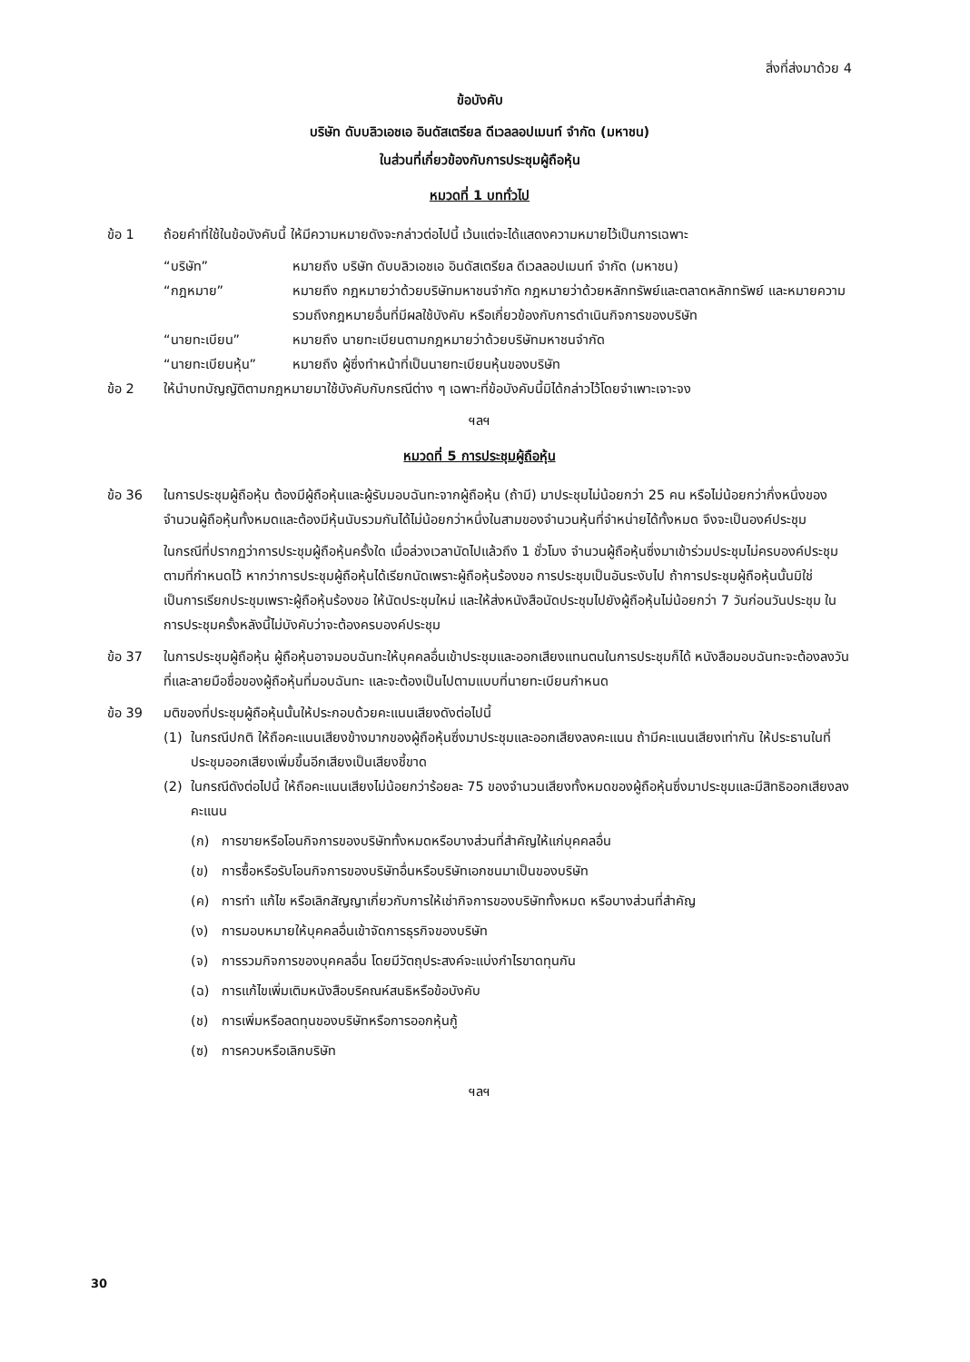สิ่งที่ส่งมาด้วย 4
ข้อบังคับ
บริษัท ดับบลิวเอชเอ อินดัสเตรียล ดีเวลลอปเมนท์ จำกัด (มหาชน)
ในส่วนที่เกี่ยวข้องกับการประชุมผู้ถือหุ้น
หมวดที่ 1 บททั่วไป
ข้อ 1 ถ้อยคำที่ใช้ในข้อบังคับนี้ ให้มีความหมายดังจะกล่าวต่อไปนี้ เว้นแต่จะได้แสดงความหมายไว้เป็นการเฉพาะ
“บริษัท” หมายถึง บริษัท ดับบลิวเอชเอ อินดัสเตรียล ดีเวลลอปเมนท์ จำกัด (มหาชน)
“กฎหมาย” หมายถึง กฎหมายว่าด้วยบริษัทมหาชนจำกัด กฎหมายว่าด้วยหลักทรัพย์และตลาดหลักทรัพย์ และหมายความรวมถึงกฎหมายอื่นที่มีผลใช้บังคับ หรือเกี่ยวข้องกับการดำเนินกิจการของบริษัท
“นายทะเบียน” หมายถึง นายทะเบียนตามกฎหมายว่าด้วยบริษัทมหาชนจำกัด
“นายทะเบียนหุ้น” หมายถึง ผู้ซึ่งทำหน้าที่เป็นนายทะเบียนหุ้นของบริษัท
ข้อ 2 ให้นำบทบัญญัติตามกฎหมายมาใช้บังคับกับกรณีต่าง ๆ เฉพาะที่ข้อบังคับนี้มิได้กล่าวไว้โดยจำเพาะเจาะจง
ฯลฯ
หมวดที่ 5 การประชุมผู้ถือหุ้น
ข้อ 36 ในการประชุมผู้ถือหุ้น ต้องมีผู้ถือหุ้นและผู้รับมอบฉันทะจากผู้ถือหุ้น (ถ้ามี) มาประชุมไม่น้อยกว่า 25 คน หรือไม่น้อยกว่ากึ่งหนึ่งของจำนวนผู้ถือหุ้นทั้งหมดและต้องมีหุ้นนับรวมกันได้ไม่น้อยกว่าหนึ่งในสามของจำนวนหุ้นที่จำหน่ายได้ทั้งหมด จึงจะเป็นองค์ประชุม
ในกรณีที่ปรากฏว่าการประชุมผู้ถือหุ้นครั้งใด เมื่อล่วงเวลานัดไปแล้วถึง 1 ชั่วโมง จำนวนผู้ถือหุ้นซึ่งมาเข้าร่วมประชุมไม่ครบองค์ประชุมตามที่กำหนดไว้ หากว่าการประชุมผู้ถือหุ้นได้เรียกนัดเพราะผู้ถือหุ้นร้องขอ การประชุมเป็นอันระงับไป ถ้าการประชุมผู้ถือหุ้นนั้นมิใช่เป็นการเรียกประชุมเพราะผู้ถือหุ้นร้องขอ ให้นัดประชุมใหม่ และให้ส่งหนังสือนัดประชุมไปยังผู้ถือหุ้นไม่น้อยกว่า 7 วันก่อนวันประชุม ในการประชุมครั้งหลังนี้ไม่บังคับว่าจะต้องครบองค์ประชุม
ข้อ 37 ในการประชุมผู้ถือหุ้น ผู้ถือหุ้นอาจมอบฉันทะให้บุคคลอื่นเข้าประชุมและออกเสียงแทนตนในการประชุมก็ได้ หนังสือมอบฉันทะจะต้องลงวันที่และลายมือชื่อของผู้ถือหุ้นที่มอบฉันทะ และจะต้องเป็นไปตามแบบที่นายทะเบียนกำหนด
ข้อ 39 มติของที่ประชุมผู้ถือหุ้นนั้นให้ประกอบด้วยคะแนนเสียงดังต่อไปนี้
(1) ในกรณีปกติ ให้ถือคะแนนเสียงข้างมากของผู้ถือหุ้นซึ่งมาประชุมและออกเสียงลงคะแนน ถ้ามีคะแนนเสียงเท่ากัน ให้ประธานในที่ประชุมออกเสียงเพิ่มขึ้นอีกเสียงเป็นเสียงชี้ขาด
(2) ในกรณีดังต่อไปนี้ ให้ถือคะแนนเสียงไม่น้อยกว่าร้อยละ 75 ของจำนวนเสียงทั้งหมดของผู้ถือหุ้นซึ่งมาประชุมและมีสิทธิออกเสียงลงคะแนน
(ก) การขายหรือโอนกิจการของบริษัททั้งหมดหรือบางส่วนที่สำคัญให้แก่บุคคลอื่น
(ข) การซื้อหรือรับโอนกิจการของบริษัทอื่นหรือบริษัทเอกชนมาเป็นของบริษัท
(ค) การทำ แก้ไข หรือเลิกสัญญาเกี่ยวกับการให้เช่ากิจการของบริษัททั้งหมด หรือบางส่วนที่สำคัญ
(ง) การมอบหมายให้บุคคลอื่นเข้าจัดการธุรกิจของบริษัท
(จ) การรวมกิจการของบุคคลอื่น โดยมีวัตถุประสงค์จะแบ่งกำไรขาดทุนกัน
(ฉ) การแก้ไขเพิ่มเติมหนังสือบริคณห์สนธิหรือข้อบังคับ
(ช) การเพิ่มหรือลดทุนของบริษัทหรือการออกหุ้นกู้
(ซ) การควบหรือเลิกบริษัท
ฯลฯ
30